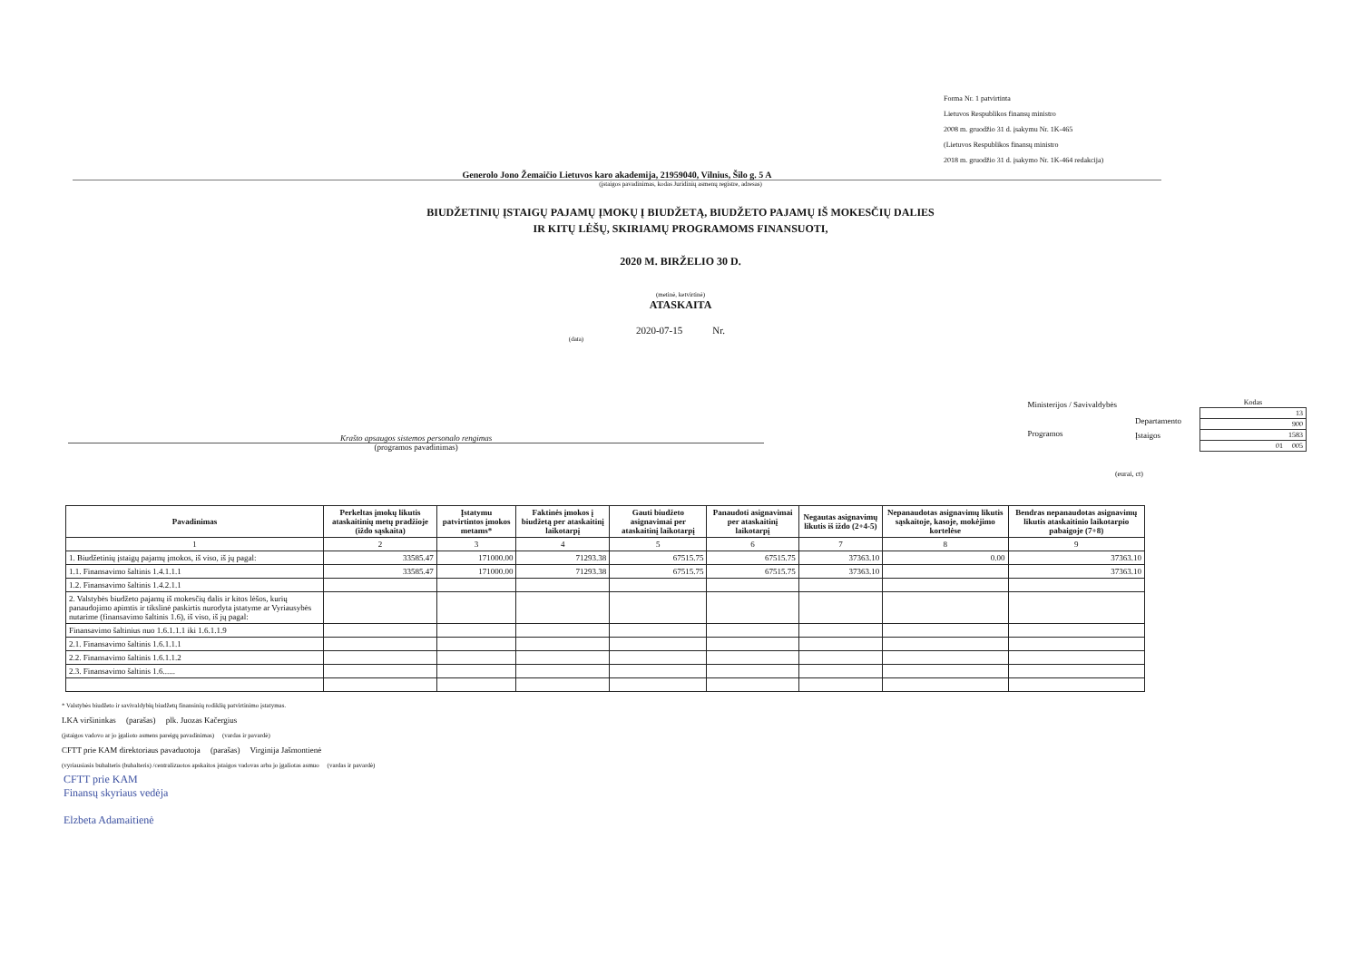Forma Nr. 1 patvirtinta
Lietuvos Respublikos finansų ministro
2008 m. gruodžio 31 d. įsakymu Nr. 1K-465
(Lietuvos Respublikos finansų ministro
2018 m. gruodžio 31 d. įsakymo Nr. 1K-464 redakcija)
Generolo Jono Žemaičio Lietuvos karo akademija, 21959040, Vilnius, Šilo g. 5 A
(įstaigos pavadinimas, kodas Juridinių asmenų registre, adresas)
BIUDŽETINIŲ ĮSTAIGŲ PAJAMŲ ĮMOKŲ Į BIUDŽETĄ, BIUDŽETO PAJAMŲ IŠ MOKESČIŲ DALIES
IR KITŲ LĖŠŲ, SKIRIAMŲ PROGRAMOMS FINANSUOTI,
2020 M. BIRŽELIO 30 D.
(metinė, ketvirtinė)
ATASKAITA
2020-07-15 Nr.
(data)
Krašto apsaugos sistemos personalo rengimas
(programos pavadinimas)
Ministerijos / Savivaldybės
Programos
Departamento
Įstaigos
| Kodas |
| 13 |
| 900 |
| 1583 |
| 01 005 |
(eurai, ct)
| Pavadinimas | Perkeltas įmokų likutis ataskaitinių metų pradžioje (iždo sąskaita) | Įstatymu patvirtintos įmokos metams* | Faktinės įmokos į biudžetą per ataskaitinį laikotarpį | Gauti biudžeto asignavimai per ataskaitinį laikotarpį | Panaudoti asignavimai per ataskaitinį laikotarpį | Negautas asignavimų likutis iš iždo (2+4-5) | Nepanaudotas asignavimų likutis sąskaitoje, kasoje, mokėjimo kortelėse | Bendras nepanaudotas asignavimų likutis ataskaitinio laikotarpio pabaigoje (7+8) |
| --- | --- | --- | --- | --- | --- | --- | --- | --- |
| 1 | 2 | 3 | 4 | 5 | 6 | 7 | 8 | 9 |
| 1. Biudžetinių įstaigų pajamų įmokos, iš viso, iš jų pagal: | 33585.47 | 171000.00 | 71293.38 | 67515.75 | 67515.75 | 37363.10 | 0.00 | 37363.10 |
| 1.1. Finansavimo šaltinis 1.4.1.1.1 | 33585.47 | 171000.00 | 71293.38 | 67515.75 | 67515.75 | 37363.10 | | 37363.10 |
| 1.2. Finansavimo šaltinis 1.4.2.1.1 | | | | | | | | |
| 2. Valstybės biudžeto pajamų iš mokesčių dalis ir kitos lėšos, kurių panaudojimo apimtis ir tikslinė paskirtis nurodyta įstatyme ar Vyriausybės nutarime (finansavimo šaltinis 1.6), iš viso, iš jų pagal: | | | | | | | | |
| Finansavimo šaltinius nuo 1.6.1.1.1 iki 1.6.1.1.9 | | | | | | | | |
| 2.1. Finansavimo šaltinis 1.6.1.1.1 | | | | | | | | |
| 2.2. Finansavimo šaltinis 1.6.1.1.2 | | | | | | | | |
| 2.3. Finansavimo šaltinis 1.6...... | | | | | | | | |
* Valstybės biudžeto ir savivaldybių biudžetų finansinių rodiklių patvirtinimo įstatymas.
LKA viršininkas (parašas) plk. Juozas Kačergius
(įstaigos vadovo ar jo įgalioto asmens pareigų pavadinimas) (vardas ir pavardė)
CFTT prie KAM direktoriaus pavaduotoja (parašas) Virginija Jašmontienė
(vyriausiasis buhalteris (buhalteris) /centralizuotos apskaitos įstaigos vadovas arba jo įgaliotas asmuo (vardas ir pavardė)
CFTT prie KAM
Finansų skyriaus vedėja
Elzbeta Adamaitienė